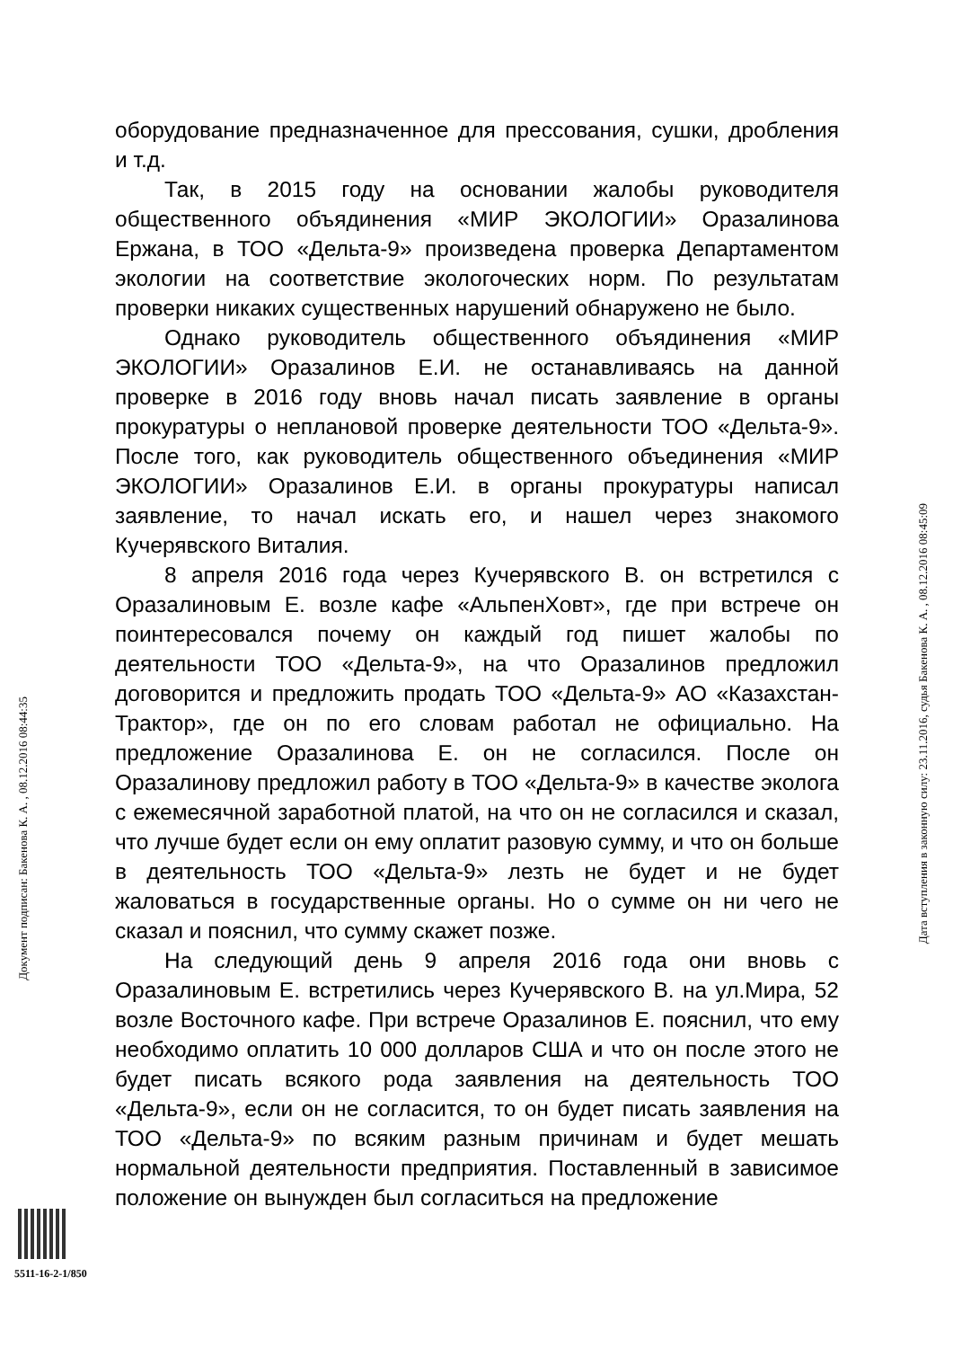оборудование предназначенное для прессования, сушки, дробления и т.д.
Так, в 2015 году на основании жалобы руководителя общественного объядинения «МИР ЭКОЛОГИИ» Оразалинова Ержана, в ТОО «Дельта-9» произведена проверка Департаментом экологии на соответствие экологоческих норм. По результатам проверки никаких существенных нарушений обнаружено не было.
Однако руководитель общественного объядинения «МИР ЭКОЛОГИИ» Оразалинов Е.И. не останавливаясь на данной проверке в 2016 году вновь начал писать заявление в органы прокуратуры о неплановой проверке деятельности ТОО «Дельта-9». После того, как руководитель общественного объединения «МИР ЭКОЛОГИИ» Оразалинов Е.И. в органы прокуратуры написал заявление, то начал искать его, и нашел через знакомого Кучерявского Виталия.
8 апреля 2016 года через Кучерявского В. он встретился с Оразалиновым Е. возле кафе «АльпенХовт», где при встрече он поинтересовался почему он каждый год пишет жалобы по деятельности ТОО «Дельта-9», на что Оразалинов предложил договорится и предложить продать ТОО «Дельта-9» АО «Казахстан-Трактор», где он по его словам работал не официально. На предложение Оразалинова Е. он не согласился. После он Оразалинову предложил работу в ТОО «Дельта-9» в качестве эколога с ежемесячной заработной платой, на что он не согласился и сказал, что лучше будет если он ему оплатит разовую сумму, и что он больше в деятельность ТОО «Дельта-9» лезть не будет и не будет жаловаться в государственные органы. Но о сумме он ни чего не сказал и пояснил, что сумму скажет позже.
На следующий день 9 апреля 2016 года они вновь с Оразалиновым Е. встретились через Кучерявского В. на ул.Мира, 52 возле Восточного кафе. При встрече Оразалинов Е. пояснил, что ему необходимо оплатить 10 000 долларов США и что он после этого не будет писать всякого рода заявления на деятельность ТОО «Дельта-9», если он не согласится, то он будет писать заявления на ТОО «Дельта-9» по всяким разным причинам и будет мешать нормальной деятельности предприятия. Поставленный в зависимое положение он вынужден был согласиться на предложение
Документ подписан: Бакенова К. А. , 08.12.2016 08:44:35
Дата вступления в законную силу: 23.11.2016, судья Бакенова К. А. , 08.12.2016 08:45:09
5511-16-2-1/850